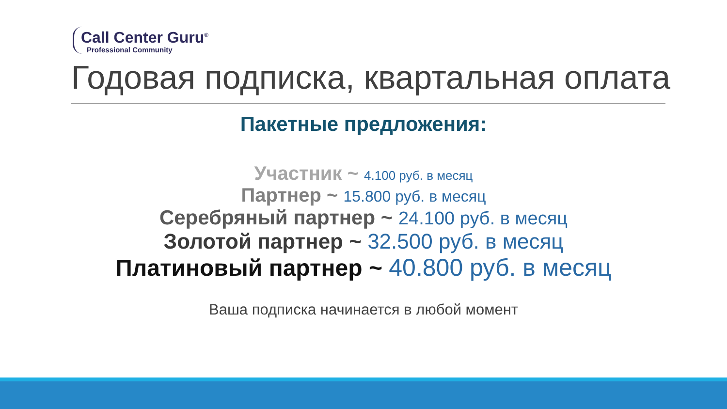Call Center Guru<sup>®</sup>
Professional Community
Годовая подписка, квартальная оплата
Пакетные предложения:
Участник ~ 4.100 руб. в месяц
Партнер ~ 15.800 руб. в месяц
Серебряный партнер ~ 24.100 руб. в месяц
Золотой партнер ~ 32.500 руб. в месяц
Платиновый партнер ~ 40.800 руб. в месяц
Ваша подписка начинается в любой момент